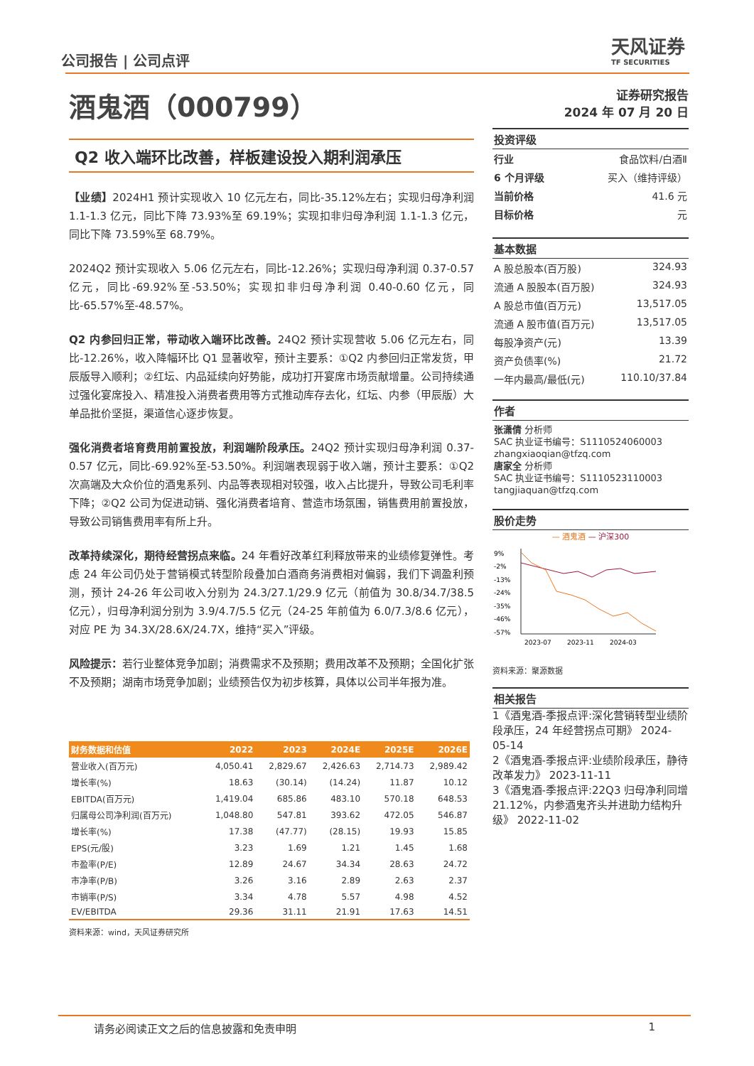公司报告 | 公司点评
天风证券
TF SECURITIES
酒鬼酒（000799）
Q2 收入端环比改善，样板建设投入期利润承压
【业绩】2024H1 预计实现收入 10 亿元左右，同比-35.12%左右；实现归母净利润 1.1-1.3 亿元，同比下降 73.93%至 69.19%；实现扣非归母净利润 1.1-1.3 亿元，同比下降 73.59%至 68.79%。
2024Q2 预计实现收入 5.06 亿元左右，同比-12.26%；实现归母净利润 0.37-0.57 亿元，同比-69.92%至-53.50%；实现扣非归母净利润 0.40-0.60 亿元，同比-65.57%至-48.57%。
Q2 内参回归正常，带动收入端环比改善。24Q2 预计实现营收 5.06 亿元左右，同比-12.26%，收入降幅环比 Q1 显著收窄，预计主要系：①Q2 内参回归正常发货，甲辰版导入顺利；②红坛、内品延续向好势能，成功打开宴席市场贡献增量。公司持续通过强化宴席投入、精准投入消费者费用等方式推动库存去化，红坛、内参（甲辰版）大单品批价坚挺，渠道信心逐步恢复。
强化消费者培育费用前置投放，利润端阶段承压。24Q2 预计实现归母净利润 0.37-0.57 亿元，同比-69.92%至-53.50%。利润端表现弱于收入端，预计主要系：①Q2 次高端及大众价位的酒鬼系列、内品等表现相对较强，收入占比提升，导致公司毛利率下降；②Q2 公司为促进动销、强化消费者培育、营造市场氛围，销售费用前置投放，导致公司销售费用率有所上升。
改革持续深化，期待经营拐点来临。24 年看好改革红利释放带来的业绩修复弹性。考虑 24 年公司仍处于营销模式转型阶段叠加白酒商务消费相对偏弱，我们下调盈利预测，预计 24-26 年公司收入分别为 24.3/27.1/29.9 亿元（前值为 30.8/34.7/38.5 亿元），归母净利润分别为 3.9/4.7/5.5 亿元（24-25 年前值为 6.0/7.3/8.6 亿元），对应 PE 为 34.3X/28.6X/24.7X，维持“买入”评级。
风险提示：若行业整体竞争加剧；消费需求不及预期；费用改革不及预期；全国化扩张不及预期；湖南市场竞争加剧；业绩预告仅为初步核算，具体以公司半年报为准。
| 财务数据和估值 | 2022 | 2023 | 2024E | 2025E | 2026E |
| --- | --- | --- | --- | --- | --- |
| 营业收入(百万元) | 4,050.41 | 2,829.67 | 2,426.63 | 2,714.73 | 2,989.42 |
| 增长率(%) | 18.63 | (30.14) | (14.24) | 11.87 | 10.12 |
| EBITDA(百万元) | 1,419.04 | 685.86 | 483.10 | 570.18 | 648.53 |
| 归属母公司净利润(百万元) | 1,048.80 | 547.81 | 393.62 | 472.05 | 546.87 |
| 增长率(%) | 17.38 | (47.77) | (28.15) | 19.93 | 15.85 |
| EPS(元/股) | 3.23 | 1.69 | 1.21 | 1.45 | 1.68 |
| 市盈率(P/E) | 12.89 | 24.67 | 34.34 | 28.63 | 24.72 |
| 市净率(P/B) | 3.26 | 3.16 | 2.89 | 2.63 | 2.37 |
| 市销率(P/S) | 3.34 | 4.78 | 5.57 | 4.98 | 4.52 |
| EV/EBITDA | 29.36 | 31.11 | 21.91 | 17.63 | 14.51 |
资料来源：wind，天风证券研究所
证券研究报告
2024 年 07 月 20 日
投资评级
行业 食品饮料/白酒Ⅱ
6 个月评级 买入（维持评级）
当前价格 41.6 元
目标价格 元
基本数据
A 股总股本(百万股) 324.93
流通 A 股股本(百万股) 324.93
A 股总市值(百万元) 13,517.05
流通 A 股市值(百万元) 13,517.05
每股净资产(元) 13.39
资产负债率(%) 21.72
一年内最高/最低(元) 110.10/37.84
作者
张潇倩 分析师
SAC 执业证书编号：S1110524060003
zhangxiaoqian@tfzq.com
唐家全 分析师
SAC 执业证书编号：S1110523110003
tangjiaquan@tfzq.com
股价走势
— 酒鬼酒 — 沪深300
9%
-2%
-13%
-24%
-35%
-46%
-57%
2023-07
2023-11
2024-03
资料来源：聚源数据
相关报告
1《酒鬼酒-季报点评:深化营销转型业绩阶段承压，24 年经营拐点可期》 2024-05-14
2《酒鬼酒-季报点评:业绩阶段承压，静待改革发力》 2023-11-11
3《酒鬼酒-季报点评:22Q3 归母净利同增 21.12%，内参酒鬼齐头并进助力结构升级》 2022-11-02
请务必阅读正文之后的信息披露和免责申明 1